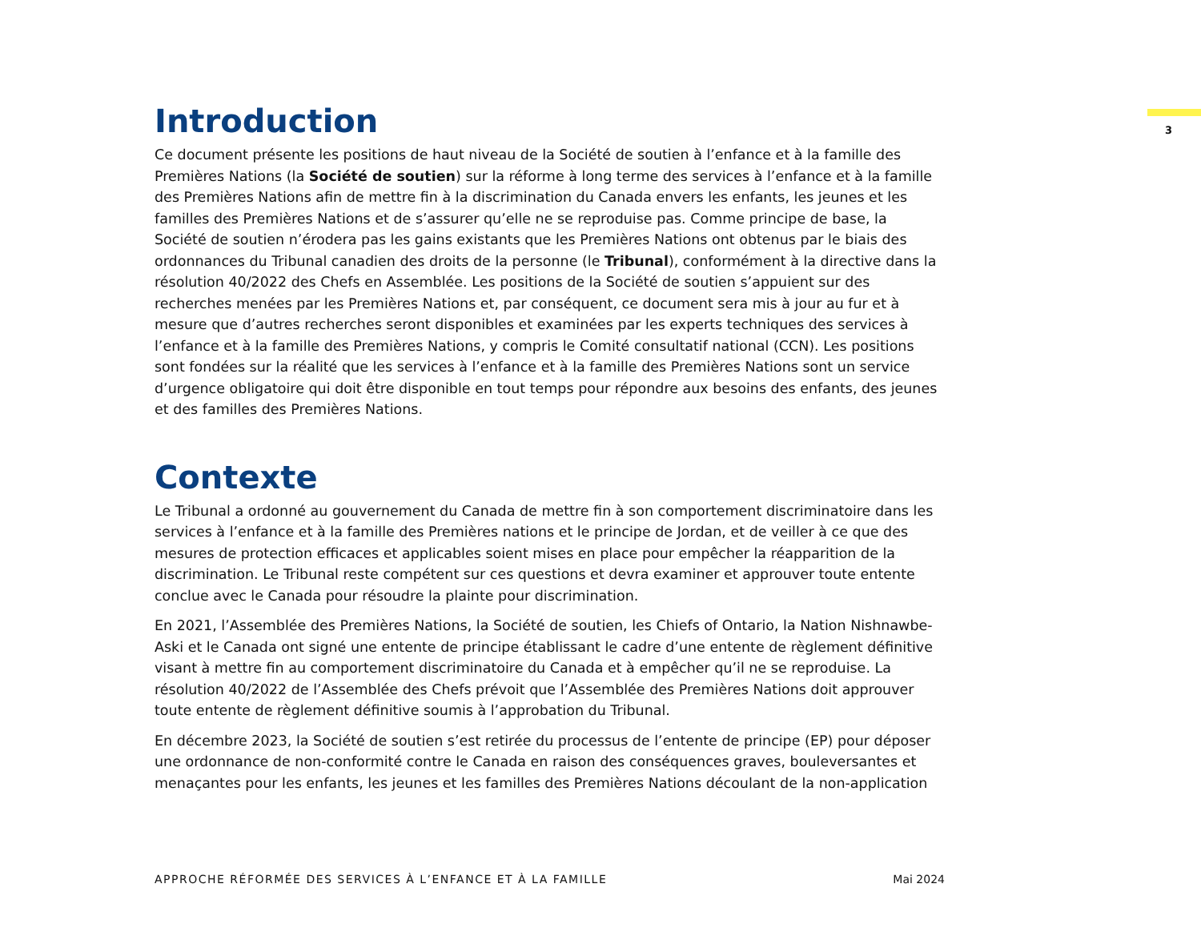3
Introduction
Ce document présente les positions de haut niveau de la Société de soutien à l’enfance et à la famille des Premières Nations (la Société de soutien) sur la réforme à long terme des services à l’enfance et à la famille des Premières Nations afin de mettre fin à la discrimination du Canada envers les enfants, les jeunes et les familles des Premières Nations et de s’assurer qu’elle ne se reproduise pas. Comme principe de base, la Société de soutien n’érodera pas les gains existants que les Premières Nations ont obtenus par le biais des ordonnances du Tribunal canadien des droits de la personne (le Tribunal), conformément à la directive dans la résolution 40/2022 des Chefs en Assemblée. Les positions de la Société de soutien s’appuient sur des recherches menées par les Premières Nations et, par conséquent, ce document sera mis à jour au fur et à mesure que d’autres recherches seront disponibles et examinées par les experts techniques des services à l’enfance et à la famille des Premières Nations, y compris le Comité consultatif national (CCN). Les positions sont fondées sur la réalité que les services à l’enfance et à la famille des Premières Nations sont un service d’urgence obligatoire qui doit être disponible en tout temps pour répondre aux besoins des enfants, des jeunes et des familles des Premières Nations.
Contexte
Le Tribunal a ordonné au gouvernement du Canada de mettre fin à son comportement discriminatoire dans les services à l’enfance et à la famille des Premières nations et le principe de Jordan, et de veiller à ce que des mesures de protection efficaces et applicables soient mises en place pour empêcher la réapparition de la discrimination. Le Tribunal reste compétent sur ces questions et devra examiner et approuver toute entente conclue avec le Canada pour résoudre la plainte pour discrimination.
En 2021, l’Assemblée des Premières Nations, la Société de soutien, les Chiefs of Ontario, la Nation Nishnawbe-Aski et le Canada ont signé une entente de principe établissant le cadre d’une entente de règlement définitive visant à mettre fin au comportement discriminatoire du Canada et à empêcher qu’il ne se reproduise. La résolution 40/2022 de l’Assemblée des Chefs prévoit que l’Assemblée des Premières Nations doit approuver toute entente de règlement définitive soumis à l’approbation du Tribunal.
En décembre 2023, la Société de soutien s’est retirée du processus de l’entente de principe (EP) pour déposer une ordonnance de non-conformité contre le Canada en raison des conséquences graves, bouleversantes et menaçantes pour les enfants, les jeunes et les familles des Premières Nations découlant de la non-application
APPROCHE RÉFORMÉE DES SERVICES À L’ENFANCE ET À LA FAMILLE Mai 2024